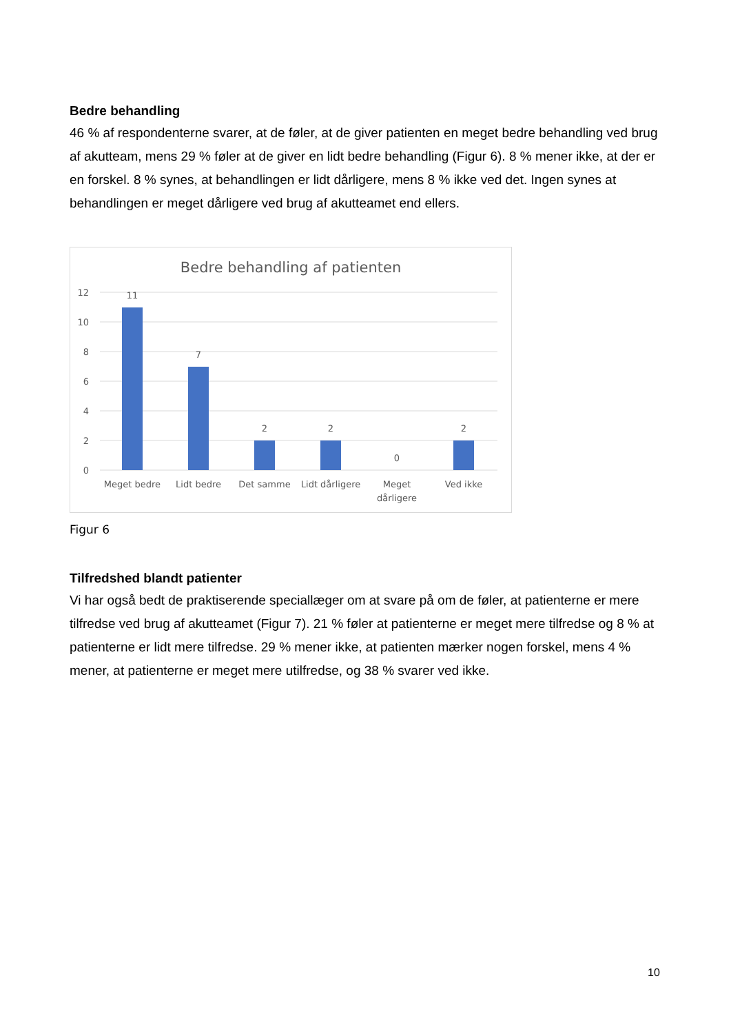Bedre behandling
46 % af respondenterne svarer, at de føler, at de giver patienten en meget bedre behandling ved brug af akutteam, mens 29 % føler at de giver en lidt bedre behandling (Figur 6). 8 % mener ikke, at der er en forskel. 8 % synes, at behandlingen er lidt dårligere, mens 8 % ikke ved det. Ingen synes at behandlingen er meget dårligere ved brug af akutteamet end ellers.
Bedre behandling af patienten
12
10
8
6
4
2
0
11
7
2
2
0
2
Meget bedre
Lidt bedre
Det samme
Lidt dårligere
Meget
dårligere
Ved ikke
Figur 6
Tilfredshed blandt patienter
Vi har også bedt de praktiserende speciallæger om at svare på om de føler, at patienterne er mere tilfredse ved brug af akutteamet (Figur 7). 21 % føler at patienterne er meget mere tilfredse og 8 % at patienterne er lidt mere tilfredse. 29 % mener ikke, at patienten mærker nogen forskel, mens 4 % mener, at patienterne er meget mere utilfredse, og 38 % svarer ved ikke.
10